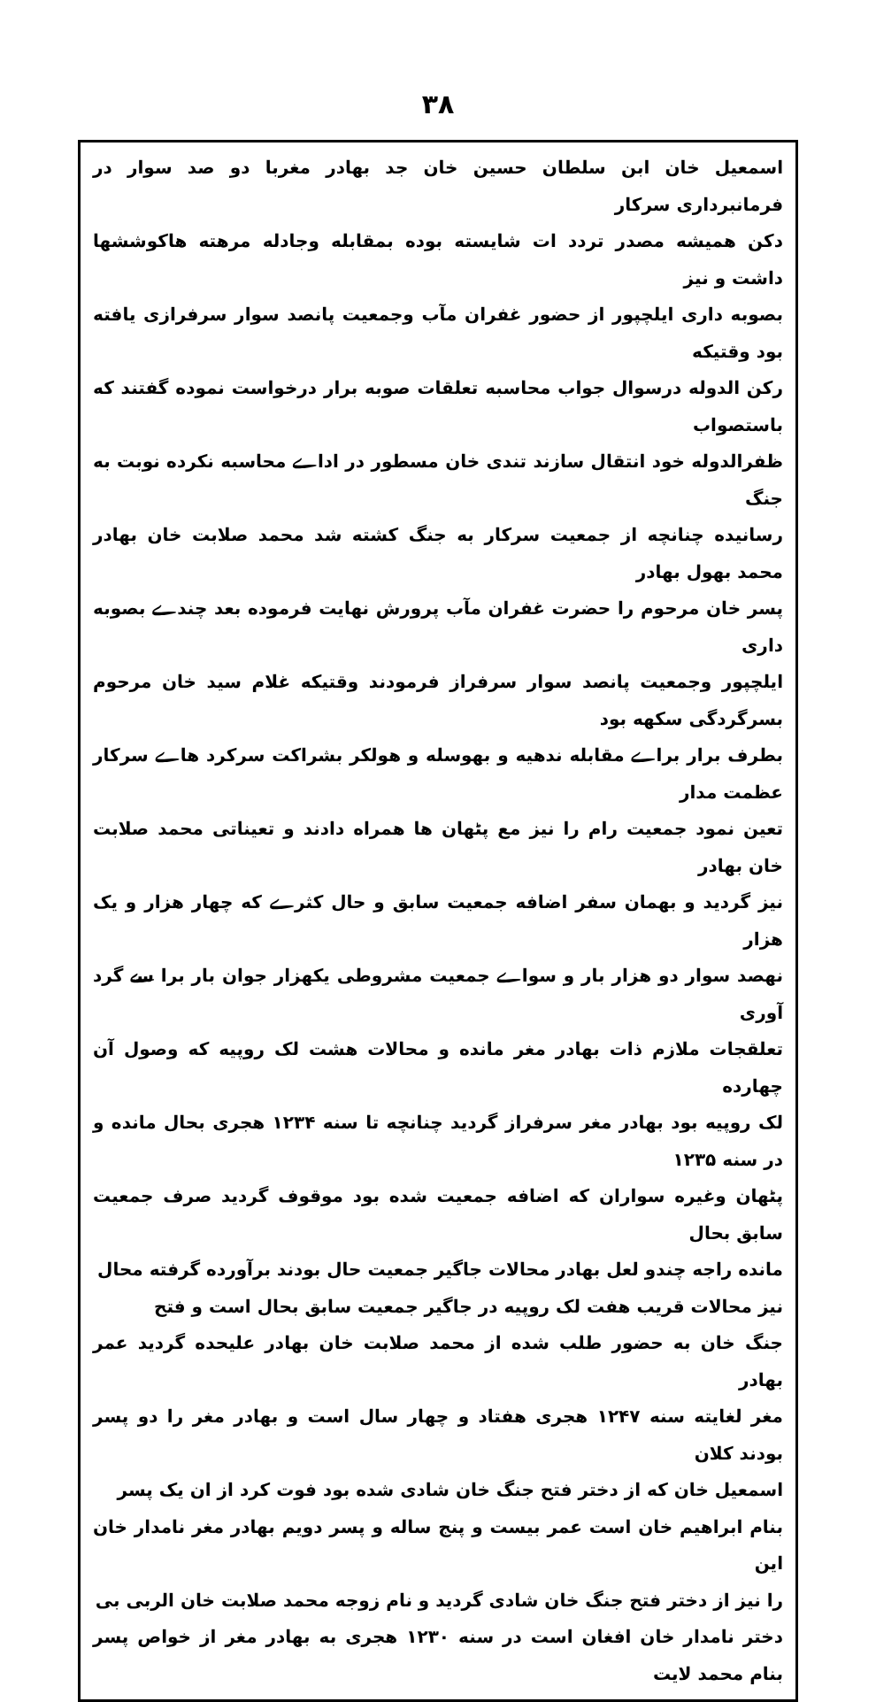۳۸
اسمعیل خان ابن سلطان حسین خان جد بهادر مغربا دو صد سوار در فرمانبرداری سرکار
دکن همیشه مصدر تردد ات شایسته بوده بمقابله وجادله مرهته هاکوششها داشت و نیز
بصوبه داری ایلچپور از حضور غفران مآب وجمعیت پانصد سوار سرفرازی یافته بود وقتیکه
رکن الدوله درسوال جواب محاسبه تعلقات صوبه برار درخواست نموده گفتند که باستصواب
ظفرالدوله خود انتقال سازند تندی خان مسطور در اداے محاسبه نکرده نوبت به جنگ
رسانیده چنانچه از جمعیت سرکار به جنگ کشته شد محمد صلابت خان بهادر محمد بهول بهادر
پسر خان مرحوم را حضرت غفران مآب پرورش نهایت فرموده بعد چندے بصوبه داری
ایلچپور وجمعیت پانصد سوار سرفراز فرمودند وقتیکه غلام سید خان مرحوم بسرگردگی سکهه بود
بطرف برار براے مقابله ندهیه و بهوسله و هولکر بشراکت سرکرد هاے سرکار عظمت مدار
تعین نمود جمعیت رام را نیز مع پٹهان ها همراه دادند و تعیناتی محمد صلابت خان بهادر
نیز گردید و بهمان سفر اضافه جمعیت سابق و حال کثرے که چهار هزار و یک هزار
نهصد سوار دو هزار بار و سواے جمعیت مشروطی یکهزار جوان بار برا سے گرد آوری
تعلقجات ملازم ذات بهادر مغر مانده و محالات هشت لک روپیه که وصول آن چهارده
لک روپیه بود بهادر مغر سرفراز گردید چنانچه تا سنه ۱۲۳۴ هجری بحال مانده و در سنه ۱۲۳۵
پٹهان وغیره سواران که اضافه جمعیت شده بود موقوف گردید صرف جمعیت سابق بحال
مانده راجه چندو لعل بهادر محالات جاگیر جمعیت حال بودند برآورده گرفته محال
نیز محالات قریب هفت لک روپیه در جاگیر جمعیت سابق بحال است و فتح
جنگ خان به حضور طلب شده از محمد صلابت خان بهادر علیحده گردید عمر بهادر
مغر لغایته سنه ۱۲۴۷ هجری هفتاد و چهار سال است و بهادر مغر را دو پسر بودند کلان
اسمعیل خان که از دختر فتح جنگ خان شادی شده بود فوت کرد از ان یک پسر
بنام ابراهیم خان است عمر بیست و پنج ساله و پسر دویم بهادر مغر نامدار خان این
را نیز از دختر فتح جنگ خان شادی گردید و نام زوجه محمد صلابت خان الربی بی
دختر نامدار خان افغان است در سنه ۱۲۳۰ هجری به بهادر مغر از خواص پسر بنام محمد لایت